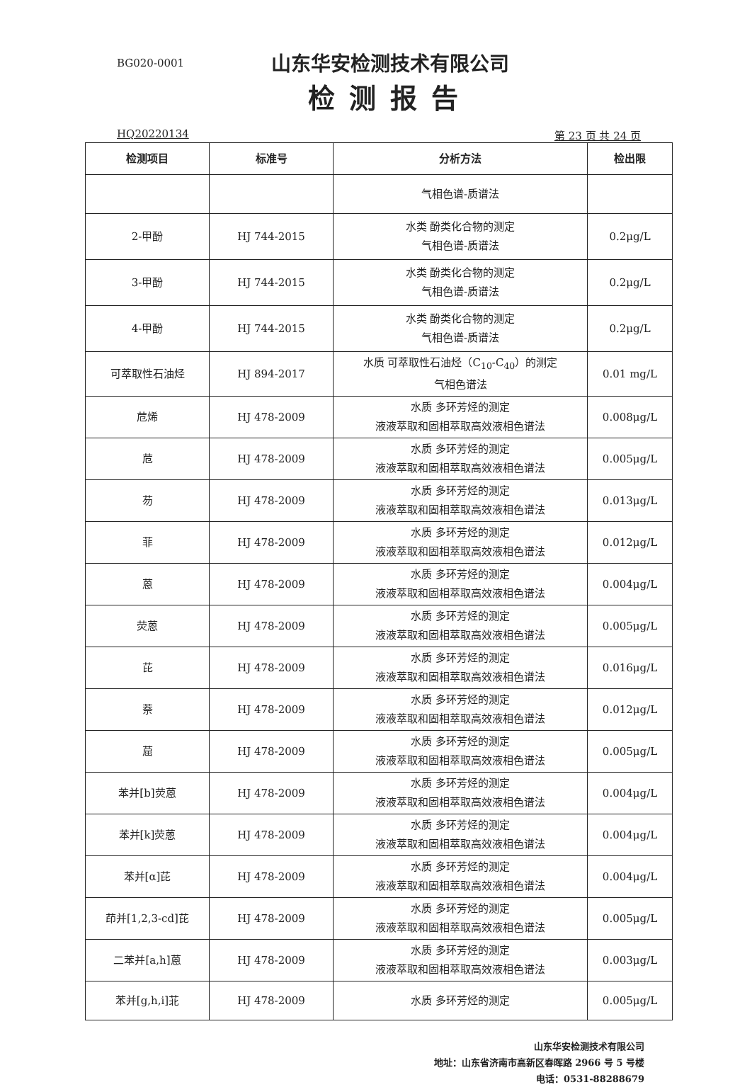BG020-0001
山东华安检测技术有限公司
检测报告
HQ20220134 第 23 页 共 24 页
| 检测项目 | 标准号 | 分析方法 | 检出限 |
| --- | --- | --- | --- |
| | | 气相色谱-质谱法 | |
| 2-甲酚 | HJ 744-2015 | 水类 酚类化合物的测定 气相色谱-质谱法 | 0.2μg/L |
| 3-甲酚 | HJ 744-2015 | 水类 酚类化合物的测定 气相色谱-质谱法 | 0.2μg/L |
| 4-甲酚 | HJ 744-2015 | 水类 酚类化合物的测定 气相色谱-质谱法 | 0.2μg/L |
| 可萃取性石油烃 | HJ 894-2017 | 水质 可萃取性石油烃（C<sub>10</sub>-C<sub>40</sub>）的测定 气相色谱法 | 0.01 mg/L |
| 苊烯 | HJ 478-2009 | 水质 多环芳烃的测定 液液萃取和固相萃取高效液相色谱法 | 0.008μg/L |
| 苊 | HJ 478-2009 | 水质 多环芳烃的测定 液液萃取和固相萃取高效液相色谱法 | 0.005μg/L |
| 芴 | HJ 478-2009 | 水质 多环芳烃的测定 液液萃取和固相萃取高效液相色谱法 | 0.013μg/L |
| 菲 | HJ 478-2009 | 水质 多环芳烃的测定 液液萃取和固相萃取高效液相色谱法 | 0.012μg/L |
| 蒽 | HJ 478-2009 | 水质 多环芳烃的测定 液液萃取和固相萃取高效液相色谱法 | 0.004μg/L |
| 荧蒽 | HJ 478-2009 | 水质 多环芳烃的测定 液液萃取和固相萃取高效液相色谱法 | 0.005μg/L |
| 芘 | HJ 478-2009 | 水质 多环芳烃的测定 液液萃取和固相萃取高效液相色谱法 | 0.016μg/L |
| 萘 | HJ 478-2009 | 水质 多环芳烃的测定 液液萃取和固相萃取高效液相色谱法 | 0.012μg/L |
| 䓛 | HJ 478-2009 | 水质 多环芳烃的测定 液液萃取和固相萃取高效液相色谱法 | 0.005μg/L |
| 苯并[b]荧蒽 | HJ 478-2009 | 水质 多环芳烃的测定 液液萃取和固相萃取高效液相色谱法 | 0.004μg/L |
| 苯并[k]荧蒽 | HJ 478-2009 | 水质 多环芳烃的测定 液液萃取和固相萃取高效液相色谱法 | 0.004μg/L |
| 苯并[α]芘 | HJ 478-2009 | 水质 多环芳烃的测定 液液萃取和固相萃取高效液相色谱法 | 0.004μg/L |
| 茚并[1,2,3-cd]芘 | HJ 478-2009 | 水质 多环芳烃的测定 液液萃取和固相萃取高效液相色谱法 | 0.005μg/L |
| 二苯并[a,h]蒽 | HJ 478-2009 | 水质 多环芳烃的测定 液液萃取和固相萃取高效液相色谱法 | 0.003μg/L |
| 苯并[g,h,i]苝 | HJ 478-2009 | 水质 多环芳烃的测定 | 0.005μg/L |
山东华安检测技术有限公司
地址：山东省济南市高新区春晖路 2966 号 5 号楼
电话：0531-88288679